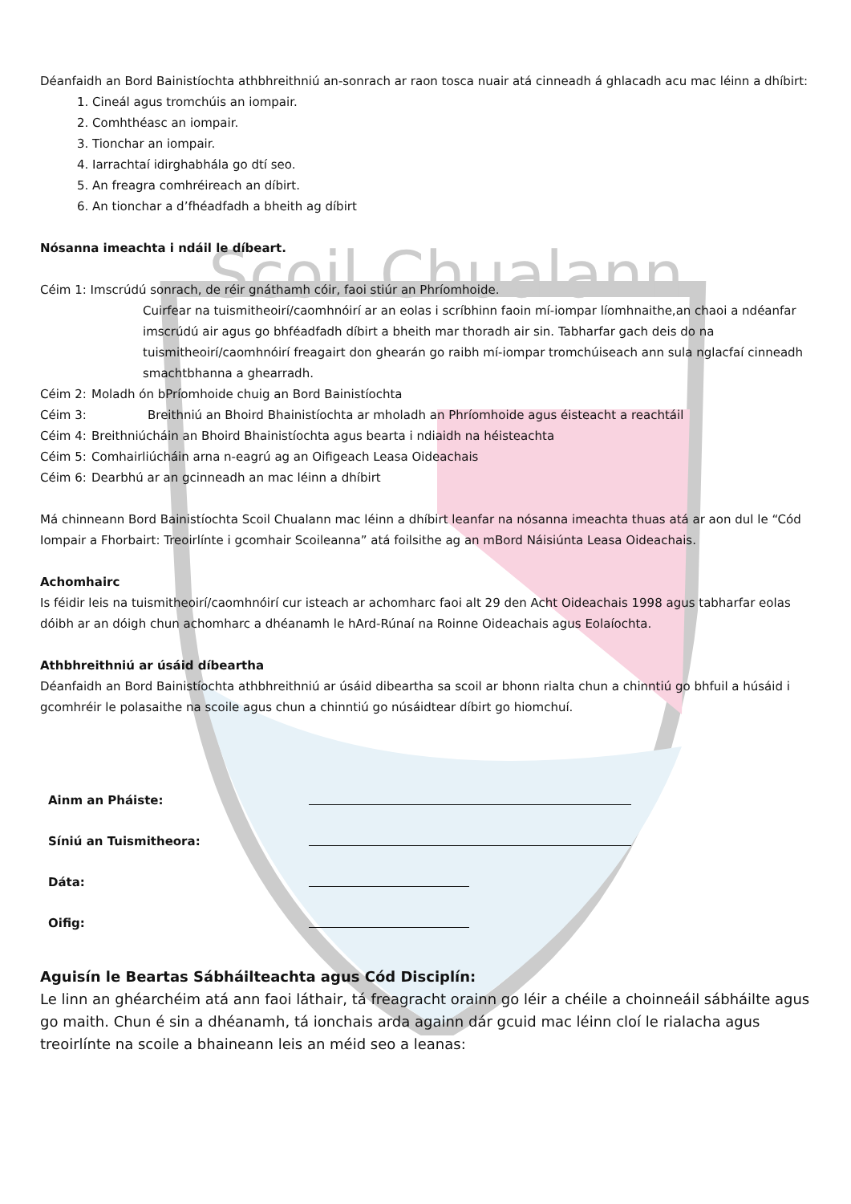Scoil Chualann
Déanfaidh an Bord Bainistíochta athbhreithniú an-sonrach ar raon tosca nuair atá cinneadh á ghlacadh acu mac léinn a dhíbirt:
1. Cineál agus tromchúis an iompair.
2. Comhthéasc an iompair.
3. Tionchar an iompair.
4. Iarrachtaí idirghabhála go dtí seo.
5. An freagra comhréireach an díbirt.
6. An tionchar a d’fhéadfadh a bheith ag díbirt
Nósanna imeachta i ndáil le díbeart.
Céim 1: Imscrúdú sonrach, de réir gnáthamh cóir, faoi stiúr an Phríomhoide.
Cuirfear na tuismitheoirí/caomhnóirí ar an eolas i scríbhinn faoin mí-iompar líomhnaithe,an chaoi a ndéanfar imscrúdú air agus go bhféadfadh díbirt a bheith mar thoradh air sin. Tabharfar gach deis do na tuismitheoirí/caomhnóirí freagairt don ghearán go raibh mí-iompar tromchúiseach ann sula nglacfaí cinneadh smachtbhanna a ghearradh.
Céim 2: Moladh ón bPríomhoide chuig an Bord Bainistíochta
Céim 3: Breithniú an Bhoird Bhainistíochta ar mholadh an Phríomhoide agus éisteacht a reachtáil
Céim 4: Breithniúcháin an Bhoird Bhainistíochta agus bearta i ndiaidh na héisteachta
Céim 5: Comhairliúcháin arna n-eagrú ag an Oifigeach Leasa Oideachais
Céim 6: Dearbhú ar an gcinneadh an mac léinn a dhíbirt
Má chinneann Bord Bainistíochta Scoil Chualann mac léinn a dhíbirt leanfar na nósanna imeachta thuas atá ar aon dul le “Cód Iompair a Fhorbairt: Treoirlínte i gcomhair Scoileanna” atá foilsithe ag an mBord Náisiúnta Leasa Oideachais.
Achomhairc
Is féidir leis na tuismitheoirí/caomhnóirí cur isteach ar achomharc faoi alt 29 den Acht Oideachais 1998 agus tabharfar eolas dóibh ar an dóigh chun achomharc a dhéanamh le hArd-Rúnaí na Roinne Oideachais agus Eolaíochta.
Athbhreithniú ar úsáid díbeartha
Déanfaidh an Bord Bainistíochta athbhreithniú ar úsáid dibeartha sa scoil ar bhonn rialta chun a chinntiú go bhfuil a húsáid i gcomhréir le polasaithe na scoile agus chun a chinntiú go núsáidtear díbirt go hiomchuí.
Ainm an Pháiste:
Síniú an Tuismitheora:
Dáta:
Oifig:
Aguisín le Beartas Sábháilteachta agus Cód Disciplín:
Le linn an ghéarchéim atá ann faoi láthair, tá freagracht orainn go léir a chéile a choinneáil sábháilte agus go maith. Chun é sin a dhéanamh, tá ionchais arda againn dár gcuid mac léinn cloí le rialacha agus treoirlínte na scoile a bhaineann leis an méid seo a leanas: